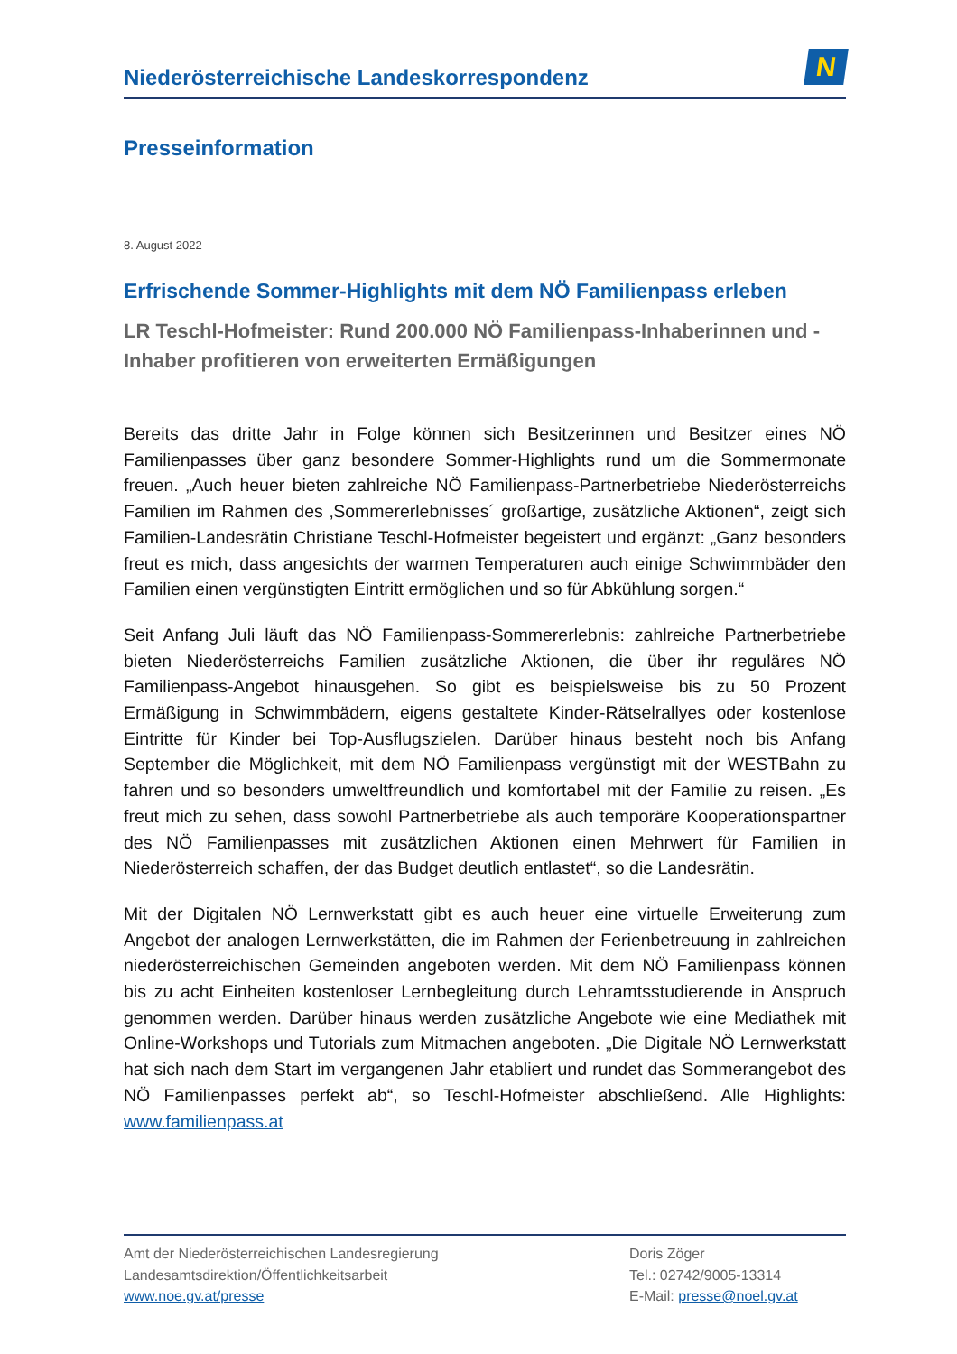Niederösterreichische Landeskorrespondenz
N
Presseinformation
8. August 2022
Erfrischende Sommer-Highlights mit dem NÖ Familienpass erleben
LR Teschl-Hofmeister: Rund 200.000 NÖ Familienpass-Inhaberinnen und -Inhaber profitieren von erweiterten Ermäßigungen
Bereits das dritte Jahr in Folge können sich Besitzerinnen und Besitzer eines NÖ Familienpasses über ganz besondere Sommer-Highlights rund um die Sommermonate freuen. „Auch heuer bieten zahlreiche NÖ Familienpass-Partnerbetriebe Niederösterreichs Familien im Rahmen des ‚Sommererlebnisses´ großartige, zusätzliche Aktionen“, zeigt sich Familien-Landesrätin Christiane Teschl-Hofmeister begeistert und ergänzt: „Ganz besonders freut es mich, dass angesichts der warmen Temperaturen auch einige Schwimmbäder den Familien einen vergünstigten Eintritt ermöglichen und so für Abkühlung sorgen.“
Seit Anfang Juli läuft das NÖ Familienpass-Sommererlebnis: zahlreiche Partnerbetriebe bieten Niederösterreichs Familien zusätzliche Aktionen, die über ihr reguläres NÖ Familienpass-Angebot hinausgehen. So gibt es beispielsweise bis zu 50 Prozent Ermäßigung in Schwimmbädern, eigens gestaltete Kinder-Rätselrallyes oder kostenlose Eintritte für Kinder bei Top-Ausflugszielen. Darüber hinaus besteht noch bis Anfang September die Möglichkeit, mit dem NÖ Familienpass vergünstigt mit der WESTBahn zu fahren und so besonders umweltfreundlich und komfortabel mit der Familie zu reisen. „Es freut mich zu sehen, dass sowohl Partnerbetriebe als auch temporäre Kooperationspartner des NÖ Familienpasses mit zusätzlichen Aktionen einen Mehrwert für Familien in Niederösterreich schaffen, der das Budget deutlich entlastet“, so die Landesrätin.
Mit der Digitalen NÖ Lernwerkstatt gibt es auch heuer eine virtuelle Erweiterung zum Angebot der analogen Lernwerkstätten, die im Rahmen der Ferienbetreuung in zahlreichen niederösterreichischen Gemeinden angeboten werden. Mit dem NÖ Familienpass können bis zu acht Einheiten kostenloser Lernbegleitung durch Lehramtsstudierende in Anspruch genommen werden. Darüber hinaus werden zusätzliche Angebote wie eine Mediathek mit Online-Workshops und Tutorials zum Mitmachen angeboten. „Die Digitale NÖ Lernwerkstatt hat sich nach dem Start im vergangenen Jahr etabliert und rundet das Sommerangebot des NÖ Familienpasses perfekt ab“, so Teschl-Hofmeister abschließend. Alle Highlights: www.familienpass.at
Amt der Niederösterreichischen Landesregierung
Landesamtsdirektion/Öffentlichkeitsarbeit
www.noe.gv.at/presse
Doris Zöger
Tel.: 02742/9005-13314
E-Mail: presse@noel.gv.at